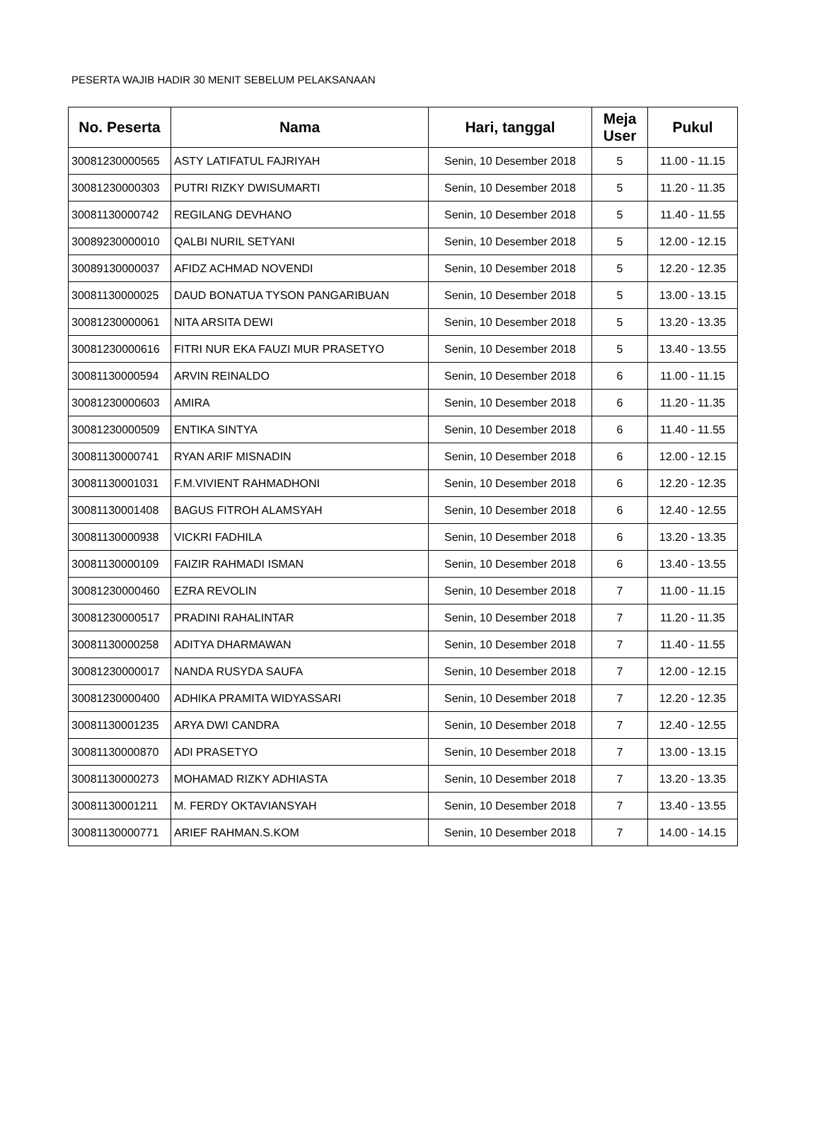PESERTA WAJIB HADIR 30 MENIT SEBELUM PELAKSANAAN
| No. Peserta | Nama | Hari, tanggal | Meja User | Pukul |
| --- | --- | --- | --- | --- |
| 30081230000565 | ASTY LATIFATUL FAJRIYAH | Senin, 10 Desember 2018 | 5 | 11.00 - 11.15 |
| 30081230000303 | PUTRI RIZKY DWISUMARTI | Senin, 10 Desember 2018 | 5 | 11.20 - 11.35 |
| 30081130000742 | REGILANG DEVHANO | Senin, 10 Desember 2018 | 5 | 11.40 - 11.55 |
| 30089230000010 | QALBI NURIL SETYANI | Senin, 10 Desember 2018 | 5 | 12.00 - 12.15 |
| 30089130000037 | AFIDZ ACHMAD NOVENDI | Senin, 10 Desember 2018 | 5 | 12.20 - 12.35 |
| 30081130000025 | DAUD BONATUA TYSON PANGARIBUAN | Senin, 10 Desember 2018 | 5 | 13.00 - 13.15 |
| 30081230000061 | NITA ARSITA DEWI | Senin, 10 Desember 2018 | 5 | 13.20 - 13.35 |
| 30081230000616 | FITRI NUR EKA FAUZI MUR PRASETYO | Senin, 10 Desember 2018 | 5 | 13.40 - 13.55 |
| 30081130000594 | ARVIN REINALDO | Senin, 10 Desember 2018 | 6 | 11.00 - 11.15 |
| 30081230000603 | AMIRA | Senin, 10 Desember 2018 | 6 | 11.20 - 11.35 |
| 30081230000509 | ENTIKA SINTYA | Senin, 10 Desember 2018 | 6 | 11.40 - 11.55 |
| 30081130000741 | RYAN ARIF MISNADIN | Senin, 10 Desember 2018 | 6 | 12.00 - 12.15 |
| 30081130001031 | F.M.VIVIENT RAHMADHONI | Senin, 10 Desember 2018 | 6 | 12.20 - 12.35 |
| 30081130001408 | BAGUS FITROH ALAMSYAH | Senin, 10 Desember 2018 | 6 | 12.40 - 12.55 |
| 30081130000938 | VICKRI FADHILA | Senin, 10 Desember 2018 | 6 | 13.20 - 13.35 |
| 30081130000109 | FAIZIR RAHMADI ISMAN | Senin, 10 Desember 2018 | 6 | 13.40 - 13.55 |
| 30081230000460 | EZRA REVOLIN | Senin, 10 Desember 2018 | 7 | 11.00 - 11.15 |
| 30081230000517 | PRADINI RAHALINTAR | Senin, 10 Desember 2018 | 7 | 11.20 - 11.35 |
| 30081130000258 | ADITYA DHARMAWAN | Senin, 10 Desember 2018 | 7 | 11.40 - 11.55 |
| 30081230000017 | NANDA RUSYDA SAUFA | Senin, 10 Desember 2018 | 7 | 12.00 - 12.15 |
| 30081230000400 | ADHIKA PRAMITA WIDYASSARI | Senin, 10 Desember 2018 | 7 | 12.20 - 12.35 |
| 30081130001235 | ARYA DWI CANDRA | Senin, 10 Desember 2018 | 7 | 12.40 - 12.55 |
| 30081130000870 | ADI PRASETYO | Senin, 10 Desember 2018 | 7 | 13.00 - 13.15 |
| 30081130000273 | MOHAMAD RIZKY ADHIASTA | Senin, 10 Desember 2018 | 7 | 13.20 - 13.35 |
| 30081130001211 | M. FERDY OKTAVIANSYAH | Senin, 10 Desember 2018 | 7 | 13.40 - 13.55 |
| 30081130000771 | ARIEF RAHMAN.S.KOM | Senin, 10 Desember 2018 | 7 | 14.00 - 14.15 |